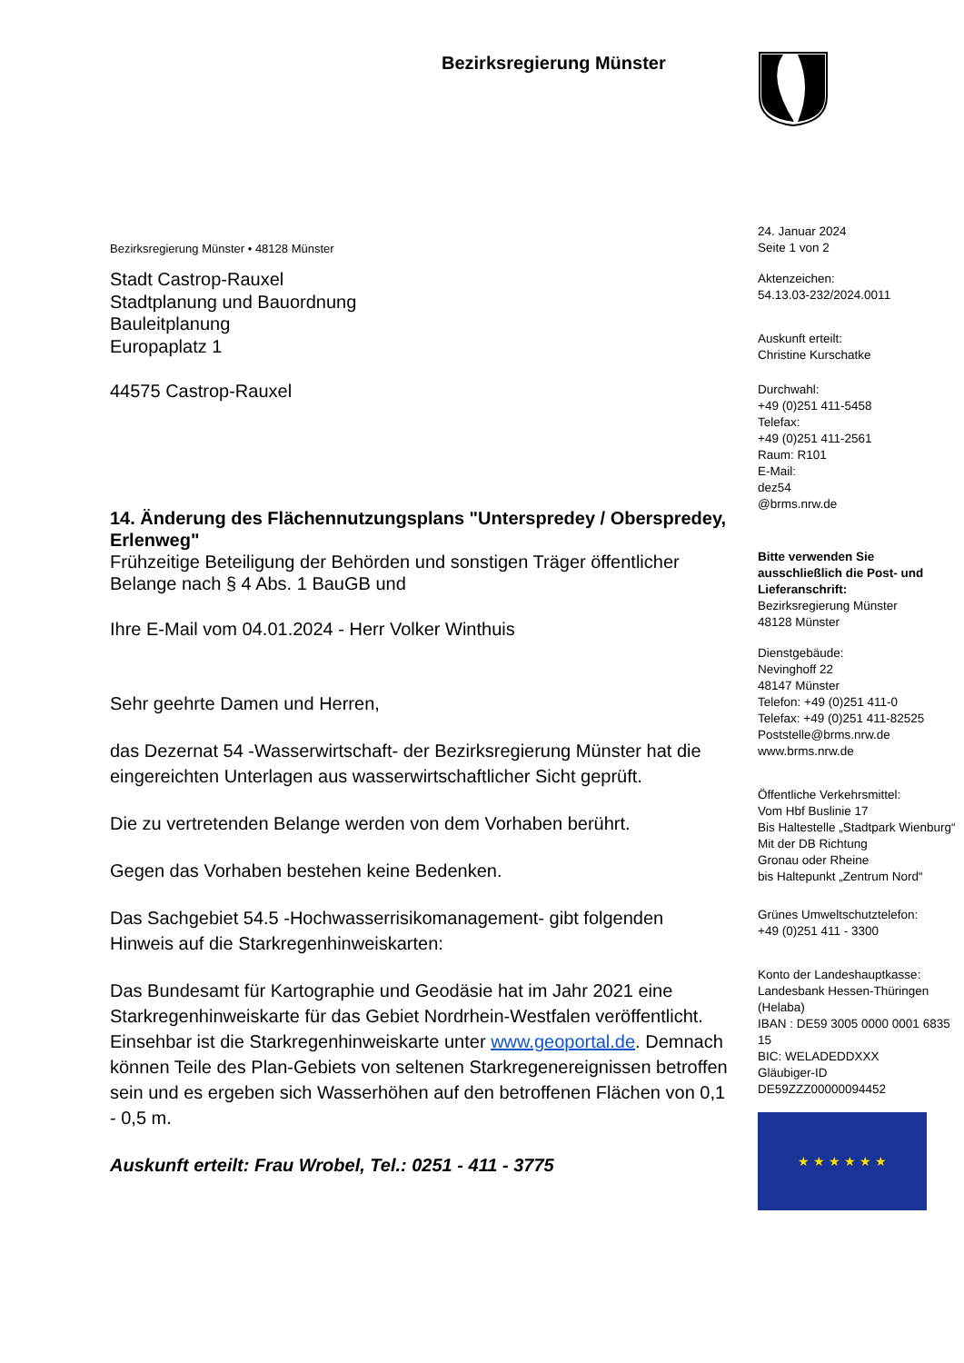Bezirksregierung Münster
Bezirksregierung Münster • 48128 Münster
Stadt Castrop-Rauxel
Stadtplanung und Bauordnung
Bauleitplanung
Europaplatz 1
44575 Castrop-Rauxel
14. Änderung des Flächennutzungsplans "Unterspredey / Oberspredey, Erlenweg"
Frühzeitige Beteiligung der Behörden und sonstigen Träger öffentlicher Belange nach § 4 Abs. 1 BauGB und
Ihre E-Mail vom 04.01.2024 - Herr Volker Winthuis
Sehr geehrte Damen und Herren,
das Dezernat 54 -Wasserwirtschaft- der Bezirksregierung Münster hat die eingereichten Unterlagen aus wasserwirtschaftlicher Sicht geprüft.
Die zu vertretenden Belange werden von dem Vorhaben berührt.
Gegen das Vorhaben bestehen keine Bedenken.
Das Sachgebiet 54.5 -Hochwasserrisikomanagement- gibt folgenden Hinweis auf die Starkregenhinweiskarten:
Das Bundesamt für Kartographie und Geodäsie hat im Jahr 2021 eine Starkregenhinweiskarte für das Gebiet Nordrhein-Westfalen veröffentlicht. Einsehbar ist die Starkregenhinweiskarte unter www.geoportal.de. Demnach können Teile des Plan-Gebiets von seltenen Starkregenereignissen betroffen sein und es ergeben sich Wasserhöhen auf den betroffenen Flächen von 0,1 - 0,5 m.
Auskunft erteilt: Frau Wrobel, Tel.: 0251 - 411 - 3775
24. Januar 2024
Seite 1 von 2
Aktenzeichen:
54.13.03-232/2024.0011
Auskunft erteilt:
Christine Kurschatke
Durchwahl:
+49 (0)251 411-5458
Telefax:
+49 (0)251 411-2561
Raum: R101
E-Mail:
dez54
@brms.nrw.de
Bitte verwenden Sie ausschließlich die Post- und Lieferanschrift:
Bezirksregierung Münster
48128 Münster
Dienstgebäude:
Nevinghoff 22
48147 Münster
Telefon: +49 (0)251 411-0
Telefax: +49 (0)251 411-82525
Poststelle@brms.nrw.de
www.brms.nrw.de
Öffentliche Verkehrsmittel:
Vom Hbf Buslinie 17
Bis Haltestelle „Stadtpark Wienburg“
Mit der DB Richtung
Gronau oder Rheine
bis Haltepunkt „Zentrum Nord“
Grünes Umweltschutztelefon:
+49 (0)251 411 - 3300
Konto der Landeshauptkasse:
Landesbank Hessen-Thüringen (Helaba)
IBAN : DE59 3005 0000 0001 6835 15
BIC: WELADEDDXXX
Gläubiger-ID
DE59ZZZ00000094452
★ ★ ★ ★ ★ ★